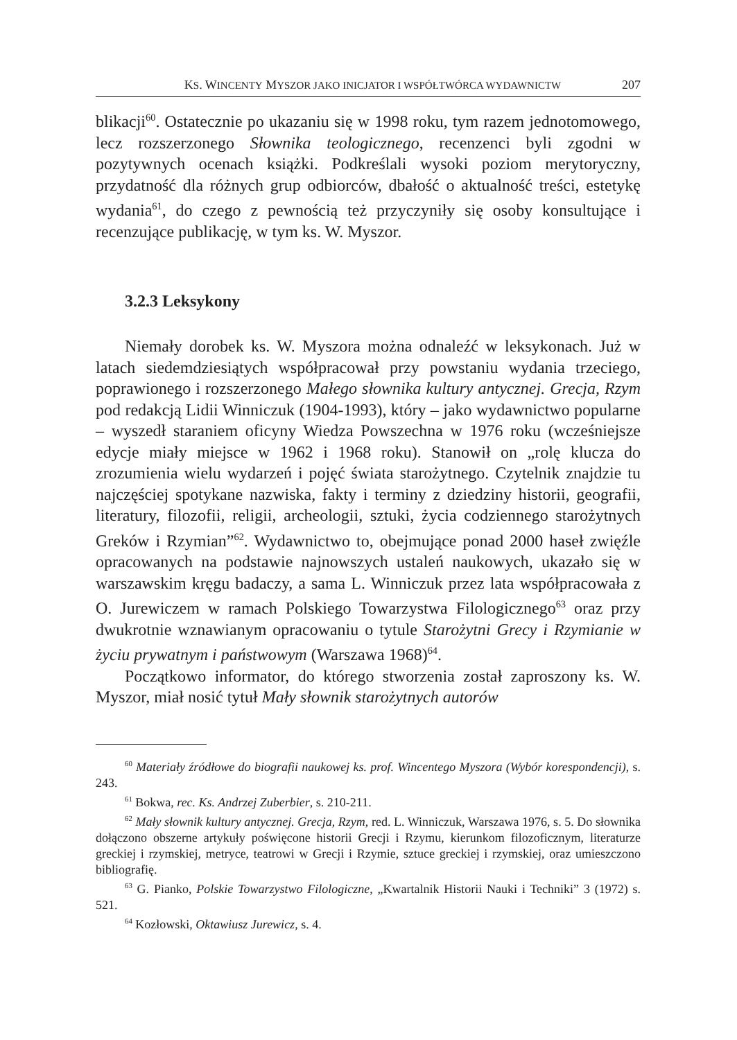KS. WINCENTY MYSZOR JAKO INICJATOR I WSPÓŁTWÓRCA WYDAWNICTW 207
blikacji<sup>60</sup>. Ostatecznie po ukazaniu się w 1998 roku, tym razem jednotomowego, lecz rozszerzonego Słownika teologicznego, recenzenci byli zgodni w pozytywnych ocenach książki. Podkreślali wysoki poziom merytoryczny, przydatność dla różnych grup odbiorców, dbałość o aktualność treści, estetykę wydania<sup>61</sup>, do czego z pewnością też przyczyniły się osoby konsultujące i recenzujące publikację, w tym ks. W. Myszor.
3.2.3 Leksykony
Niemały dorobek ks. W. Myszora można odnaleźć w leksykonach. Już w latach siedemdziesiątych współpracował przy powstaniu wydania trzeciego, poprawionego i rozszerzonego Małego słownika kultury antycznej. Grecja, Rzym pod redakcją Lidii Winniczuk (1904-1993), który – jako wydawnictwo popularne – wyszedł staraniem oficyny Wiedza Powszechna w 1976 roku (wcześniejsze edycje miały miejsce w 1962 i 1968 roku). Stanowił on „rolę klucza do zrozumienia wielu wydarzeń i pojęć świata starożytnego. Czytelnik znajdzie tu najczęściej spotykane nazwiska, fakty i terminy z dziedziny historii, geografii, literatury, filozofii, religii, archeologii, sztuki, życia codziennego starożytnych Greków i Rzymian”<sup>62</sup>. Wydawnictwo to, obejmujące ponad 2000 haseł zwięźle opracowanych na podstawie najnowszych ustaleń naukowych, ukazało się w warszawskim kręgu badaczy, a sama L. Winniczuk przez lata współpracowała z O. Jurewiczem w ramach Polskiego Towarzystwa Filologicznego<sup>63</sup> oraz przy dwukrotnie wznawianym opracowaniu o tytule Starożytni Grecy i Rzymianie w życiu prywatnym i państwowym (Warszawa 1968)<sup>64</sup>.
Początkowo informator, do którego stworzenia został zaproszony ks. W. Myszor, miał nosić tytuł Mały słownik starożytnych autorów
<sup>60</sup> Materiały źródłowe do biografii naukowej ks. prof. Wincentego Myszora (Wybór korespondencji), s. 243.
<sup>61</sup> Bokwa, rec. Ks. Andrzej Zuberbier, s. 210-211.
<sup>62</sup> Mały słownik kultury antycznej. Grecja, Rzym, red. L. Winniczuk, Warszawa 1976, s. 5. Do słownika dołączono obszerne artykuły poświęcone historii Grecji i Rzymu, kierunkom filozoficznym, literaturze greckiej i rzymskiej, metryce, teatrowi w Grecji i Rzymie, sztuce greckiej i rzymskiej, oraz umieszczono bibliografię.
<sup>63</sup> G. Pianko, Polskie Towarzystwo Filologiczne, „Kwartalnik Historii Nauki i Techniki” 3 (1972) s. 521.
<sup>64</sup> Kozłowski, Oktawiusz Jurewicz, s. 4.